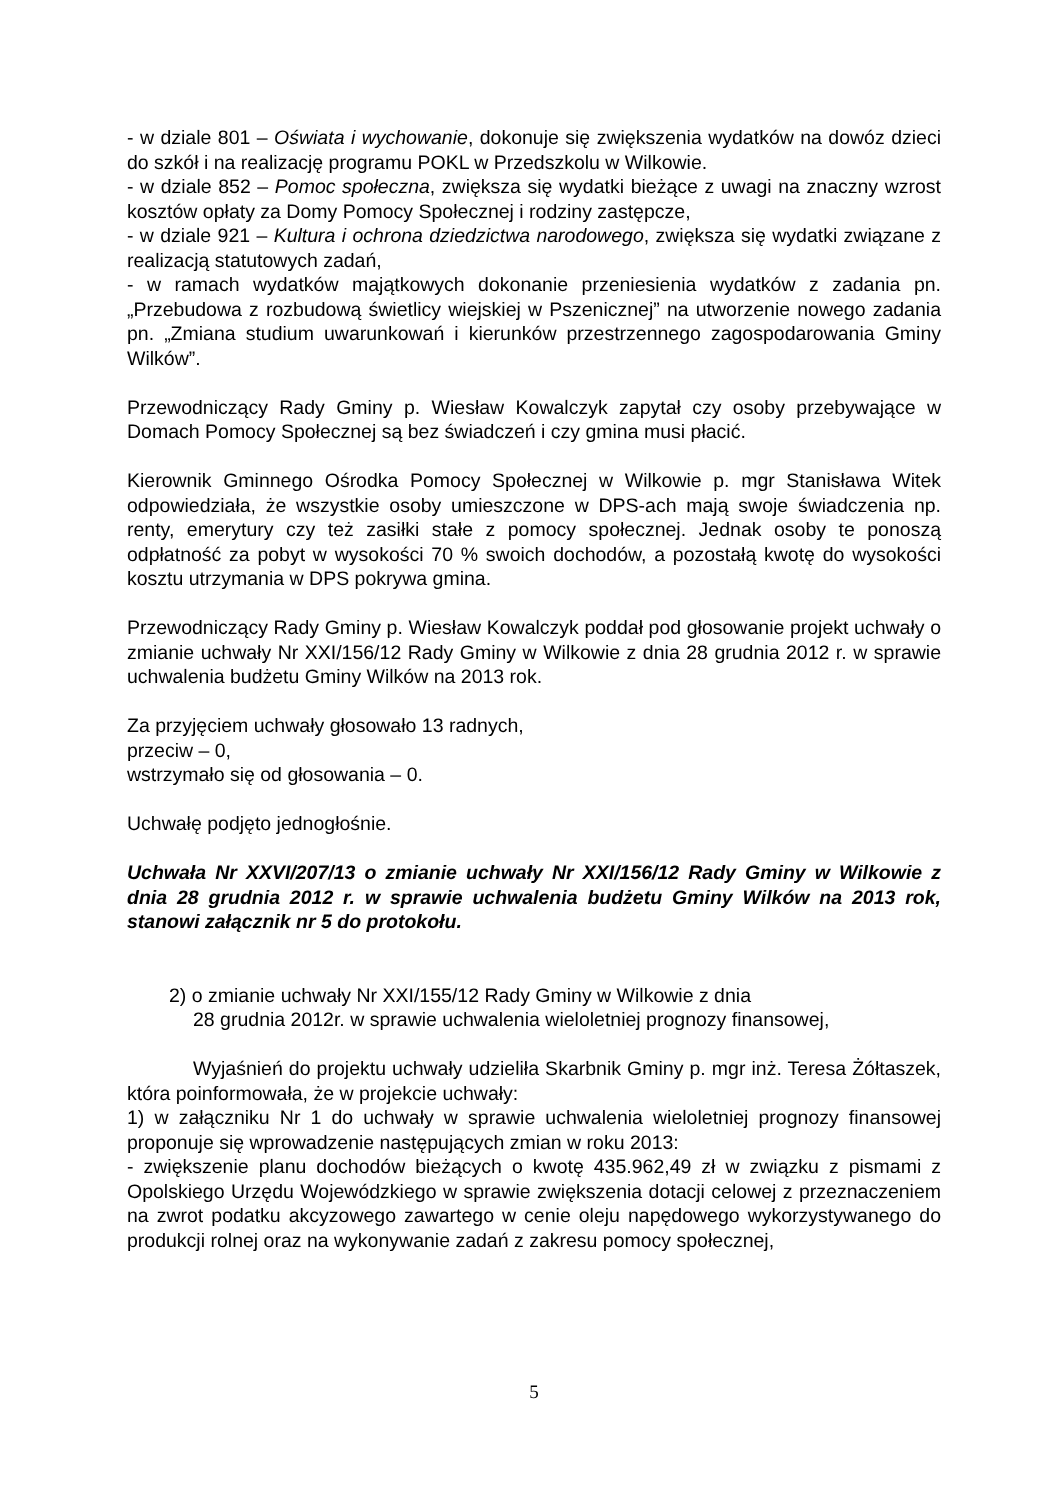- w dziale 801 – Oświata i wychowanie, dokonuje się zwiększenia wydatków na dowóz dzieci do szkół i na realizację programu POKL w Przedszkolu w Wilkowie.
- w dziale 852 – Pomoc społeczna, zwiększa się wydatki bieżące z uwagi na znaczny wzrost kosztów opłaty za Domy Pomocy Społecznej i rodziny zastępcze,
- w dziale 921 – Kultura i ochrona dziedzictwa narodowego, zwiększa się wydatki związane z realizacją statutowych zadań,
- w ramach wydatków majątkowych dokonanie przeniesienia wydatków z zadania pn. „Przebudowa z rozbudową świetlicy wiejskiej w Pszenicznej” na utworzenie nowego zadania pn. „Zmiana studium uwarunkowań i kierunków przestrzennego zagospodarowania Gminy Wilków”.
Przewodniczący Rady Gminy p. Wiesław Kowalczyk zapytał czy osoby przebywające w Domach Pomocy Społecznej są bez świadczeń i czy gmina musi płacić.
Kierownik Gminnego Ośrodka Pomocy Społecznej w Wilkowie p. mgr Stanisława Witek odpowiedziała, że wszystkie osoby umieszczone w DPS-ach mają swoje świadczenia np. renty, emerytury czy też zasiłki stałe z pomocy społecznej. Jednak osoby te ponoszą odpłatność za pobyt w wysokości 70 % swoich dochodów, a pozostałą kwotę do wysokości kosztu utrzymania w DPS pokrywa gmina.
Przewodniczący Rady Gminy p. Wiesław Kowalczyk poddał pod głosowanie projekt uchwały o zmianie uchwały Nr XXI/156/12 Rady Gminy w Wilkowie z dnia 28 grudnia 2012 r. w sprawie uchwalenia budżetu Gminy Wilków na 2013 rok.
Za przyjęciem uchwały głosowało 13 radnych,
przeciw – 0,
wstrzymało się od głosowania – 0.
Uchwałę podjęto jednogłośnie.
Uchwała Nr XXVI/207/13 o zmianie uchwały Nr XXI/156/12 Rady Gminy w Wilkowie z dnia 28 grudnia 2012 r. w sprawie uchwalenia budżetu Gminy Wilków na 2013 rok, stanowi załącznik nr 5 do protokołu.
2) o zmianie uchwały Nr XXI/155/12 Rady Gminy w Wilkowie z dnia
28 grudnia 2012r. w sprawie uchwalenia wieloletniej prognozy finansowej,
Wyjaśnień do projektu uchwały udzieliła Skarbnik Gminy p. mgr inż. Teresa Żółtaszek, która poinformowała, że w projekcie uchwały:
1) w załączniku Nr 1 do uchwały w sprawie uchwalenia wieloletniej prognozy finansowej proponuje się wprowadzenie następujących zmian w roku 2013:
- zwiększenie planu dochodów bieżących o kwotę 435.962,49 zł w związku z pismami z Opolskiego Urzędu Wojewódzkiego w sprawie zwiększenia dotacji celowej z przeznaczeniem na zwrot podatku akcyzowego zawartego w cenie oleju napędowego wykorzystywanego do produkcji rolnej oraz na wykonywanie zadań z zakresu pomocy społecznej,
5